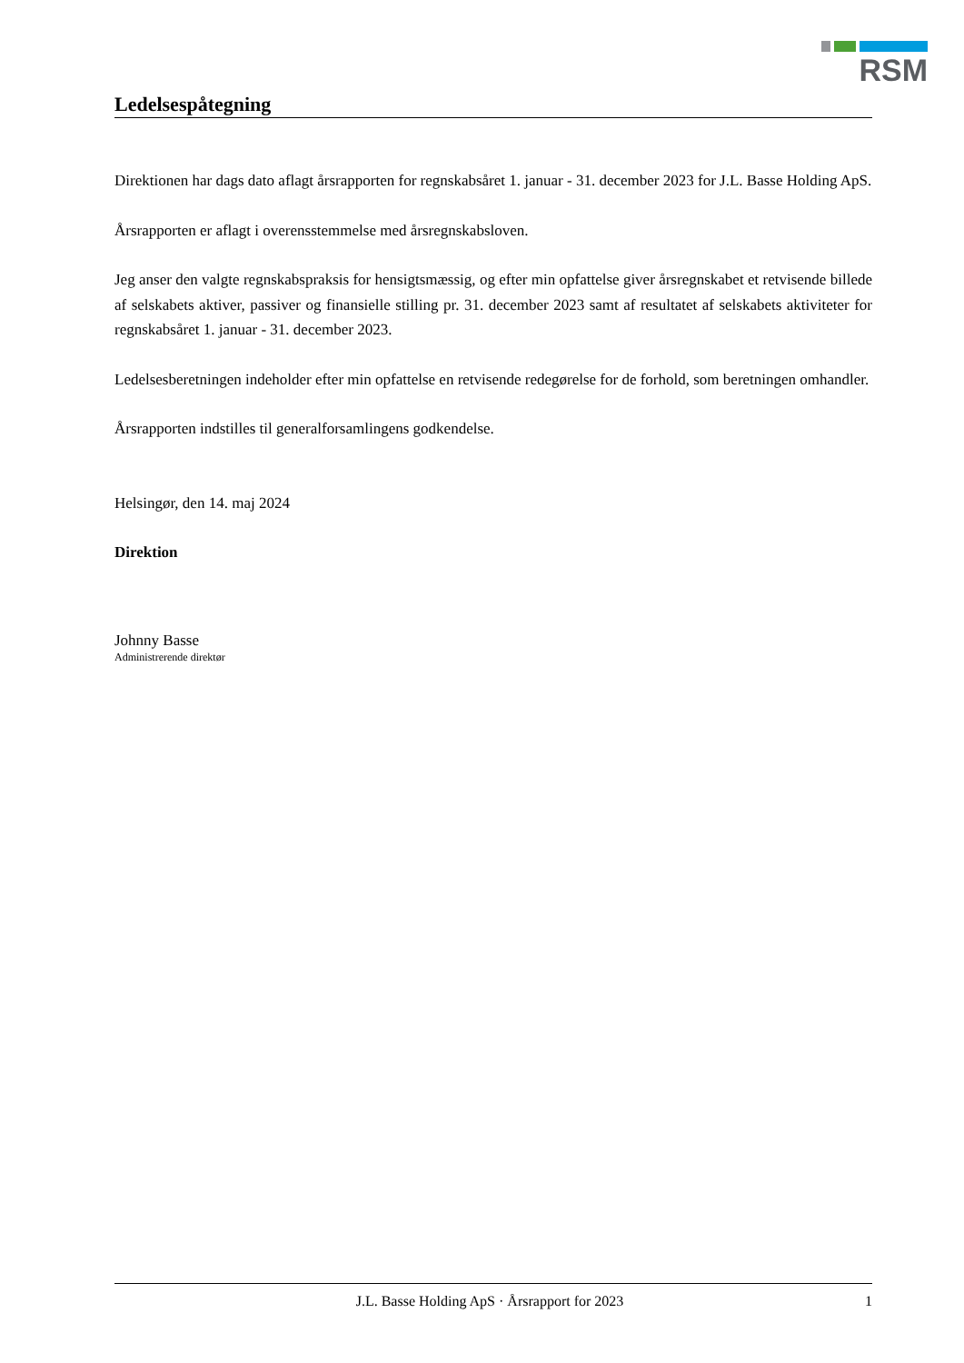RSM
Ledelsespåtegning
Direktionen har dags dato aflagt årsrapporten for regnskabsåret 1. januar - 31. december 2023 for J.L. Basse Holding ApS.
Årsrapporten er aflagt i overensstemmelse med årsregnskabsloven.
Jeg anser den valgte regnskabspraksis for hensigtsmæssig, og efter min opfattelse giver årsregnskabet et retvisende billede af selskabets aktiver, passiver og finansielle stilling pr. 31. december 2023 samt af resultatet af selskabets aktiviteter for regnskabsåret 1. januar - 31. december 2023.
Ledelsesberetningen indeholder efter min opfattelse en retvisende redegørelse for de forhold, som beretningen omhandler.
Årsrapporten indstilles til generalforsamlingens godkendelse.
Helsingør, den 14. maj 2024
Direktion
Johnny Basse
Administrerende direktør
J.L. Basse Holding ApS · Årsrapport for 2023 1